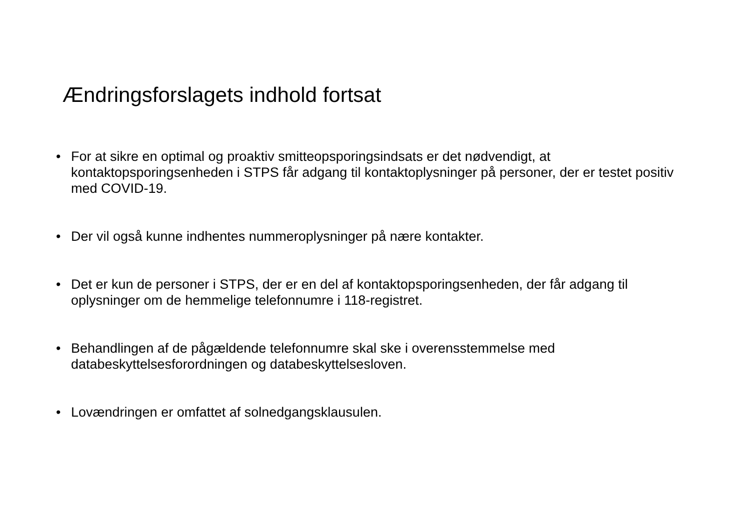Ændringsforslagets indhold fortsat
• For at sikre en optimal og proaktiv smitteopsporingsindsats er det nødvendigt, at kontaktopsporingsenheden i STPS får adgang til kontaktoplysninger på personer, der er testet positiv med COVID-19.
• Der vil også kunne indhentes nummeroplysninger på nære kontakter.
• Det er kun de personer i STPS, der er en del af kontaktopsporingsenheden, der får adgang til oplysninger om de hemmelige telefonnumre i 118-registret.
• Behandlingen af de pågældende telefonnumre skal ske i overensstemmelse med databeskyttelsesforordningen og databeskyttelsesloven.
• Lovændringen er omfattet af solnedgangsklausulen.